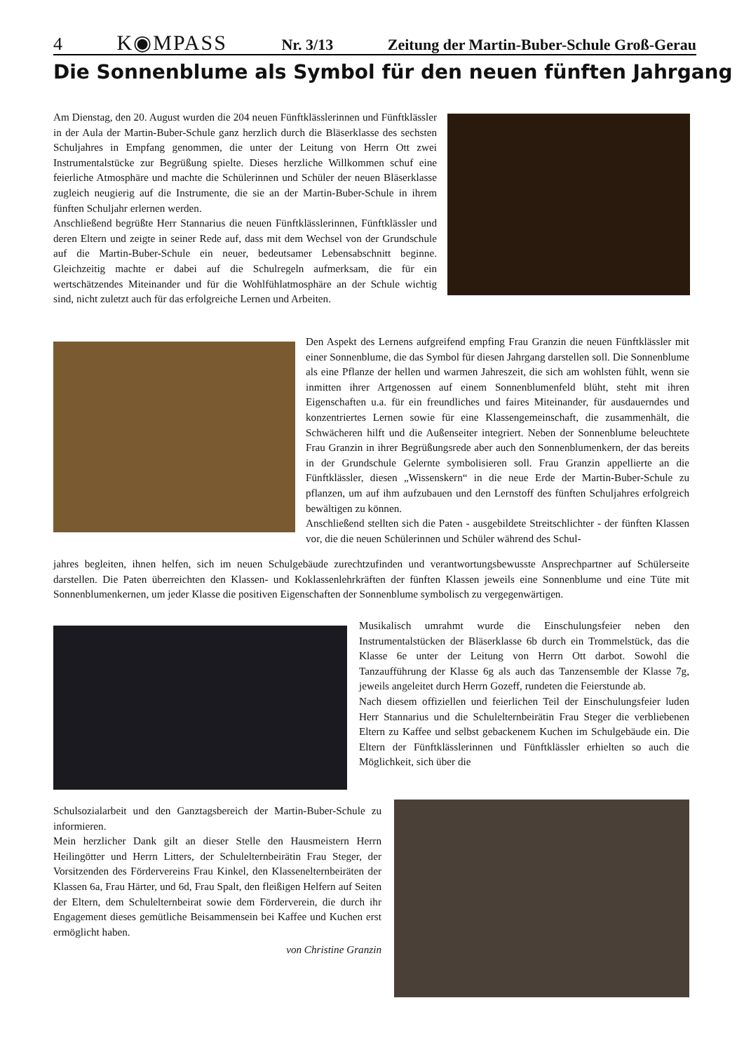4 K◉MPASS Nr. 3/13 Zeitung der Martin-Buber-Schule Groß-Gerau
Die Sonnenblume als Symbol für den neuen fünften Jahrgang
Am Dienstag, den 20. August wurden die 204 neuen Fünftklässlerinnen und Fünftklässler in der Aula der Martin-Buber-Schule ganz herzlich durch die Bläserklasse des sechsten Schuljahres in Empfang genommen, die unter der Leitung von Herrn Ott zwei Instrumentalstücke zur Begrüßung spielte. Dieses herzliche Willkommen schuf eine feierliche Atmosphäre und machte die Schülerinnen und Schüler der neuen Bläserklasse zugleich neugierig auf die Instrumente, die sie an der Martin-Buber-Schule in ihrem fünften Schuljahr erlernen werden.
Anschließend begrüßte Herr Stannarius die neuen Fünftklässlerinnen, Fünftklässler und deren Eltern und zeigte in seiner Rede auf, dass mit dem Wechsel von der Grundschule auf die Martin-Buber-Schule ein neuer, bedeutsamer Lebensabschnitt beginne. Gleichzeitig machte er dabei auf die Schulregeln aufmerksam, die für ein wertschätzendes Miteinander und für die Wohlfühlatmosphäre an der Schule wichtig sind, nicht zuletzt auch für das erfolgreiche Lernen und Arbeiten.
Den Aspekt des Lernens aufgreifend empfing Frau Granzin die neuen Fünftklässler mit einer Sonnenblume, die das Symbol für diesen Jahrgang darstellen soll. Die Sonnenblume als eine Pflanze der hellen und warmen Jahreszeit, die sich am wohlsten fühlt, wenn sie inmitten ihrer Artgenossen auf einem Sonnenblumenfeld blüht, steht mit ihren Eigenschaften u.a. für ein freundliches und faires Miteinander, für ausdauerndes und konzentriertes Lernen sowie für eine Klassengemeinschaft, die zusammenhält, die Schwächeren hilft und die Außenseiter integriert. Neben der Sonnenblume beleuchtete Frau Granzin in ihrer Begrüßungsrede aber auch den Sonnenblumenkern, der das bereits in der Grundschule Gelernte symbolisieren soll. Frau Granzin appellierte an die Fünftklässler, diesen „Wissenskern“ in die neue Erde der Martin-Buber-Schule zu pflanzen, um auf ihm aufzubauen und den Lernstoff des fünften Schuljahres erfolgreich bewältigen zu können.
Anschließend stellten sich die Paten - ausgebildete Streitschlichter - der fünften Klassen vor, die die neuen Schülerinnen und Schüler während des Schul-
jahres begleiten, ihnen helfen, sich im neuen Schulgebäude zurechtzufinden und verantwortungsbewusste Ansprechpartner auf Schülerseite darstellen. Die Paten überreichten den Klassen- und Koklassenlehrkräften der fünften Klassen jeweils eine Sonnenblume und eine Tüte mit Sonnenblumenkernen, um jeder Klasse die positiven Eigenschaften der Sonnenblume symbolisch zu vergegenwärtigen.
Musikalisch umrahmt wurde die Einschulungsfeier neben den Instrumentalstücken der Bläserklasse 6b durch ein Trommelstück, das die Klasse 6e unter der Leitung von Herrn Ott darbot. Sowohl die Tanzaufführung der Klasse 6g als auch das Tanzensemble der Klasse 7g, jeweils angeleitet durch Herrn Gozeff, rundeten die Feierstunde ab.
Nach diesem offiziellen und feierlichen Teil der Einschulungsfeier luden Herr Stannarius und die Schulelternbeirätin Frau Steger die verbliebenen Eltern zu Kaffee und selbst gebackenem Kuchen im Schulgebäude ein. Die Eltern der Fünftklässlerinnen und Fünftklässler erhielten so auch die Möglichkeit, sich über die
Schulsozialarbeit und den Ganztagsbereich der Martin-Buber-Schule zu informieren.
Mein herzlicher Dank gilt an dieser Stelle den Hausmeistern Herrn Heilingötter und Herrn Litters, der Schulelternbeirätin Frau Steger, der Vorsitzenden des Fördervereins Frau Kinkel, den Klasseneltern­beiräten der Klassen 6a, Frau Härter, und 6d, Frau Spalt, den fleißigen Helfern auf Seiten der Eltern, dem Schulelternbeirat sowie dem Förderverein, die durch ihr Engagement dieses gemütliche Beisammensein bei Kaffee und Kuchen erst ermöglicht haben.
von Christine Granzin